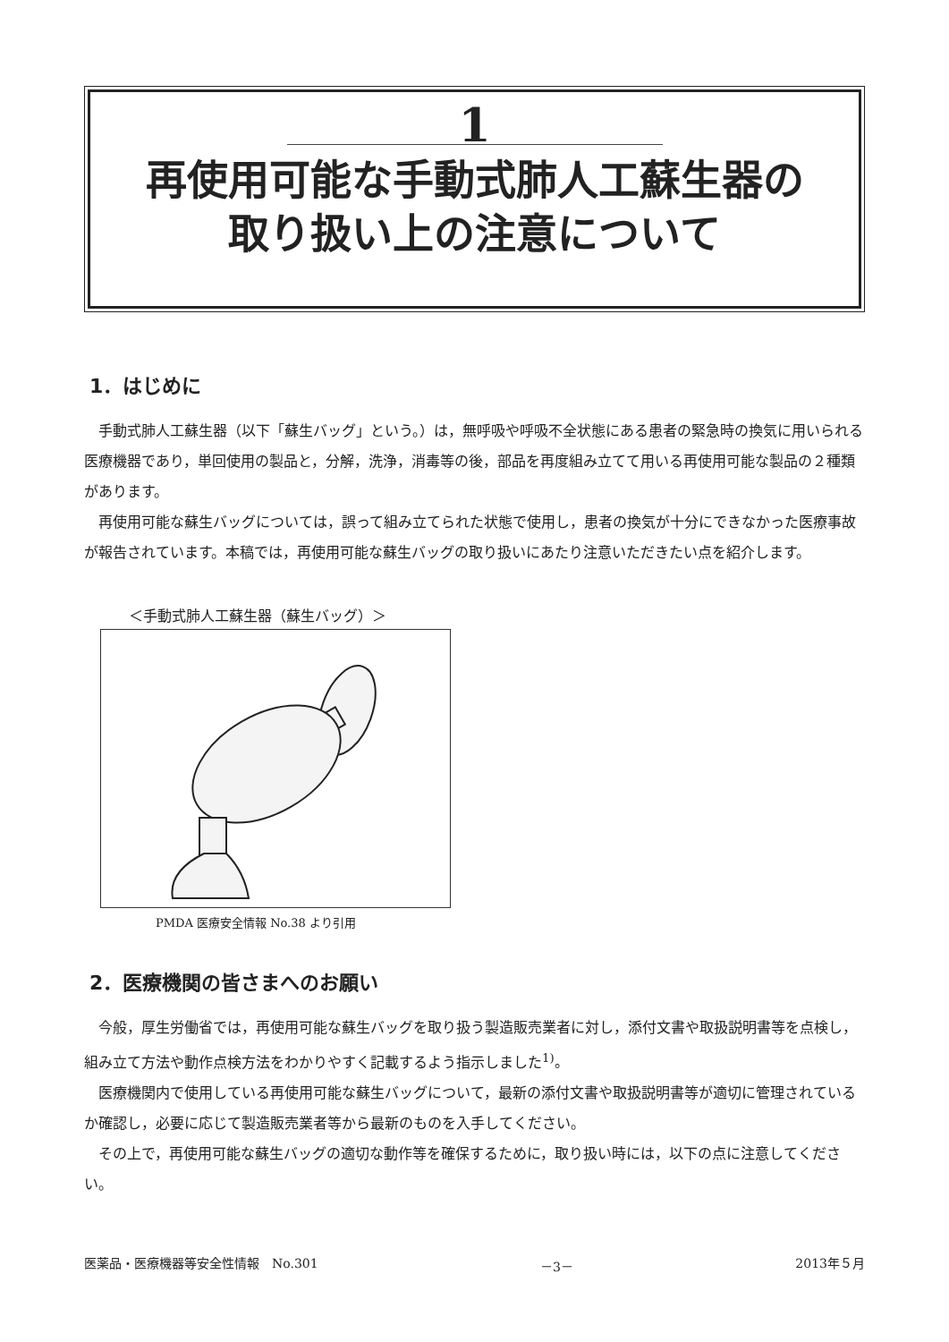1
再使用可能な手動式肺人工蘇生器の
取り扱い上の注意について
1．はじめに
手動式肺人工蘇生器（以下「蘇生バッグ」という。）は，無呼吸や呼吸不全状態にある患者の緊急時の換気に用いられる医療機器であり，単回使用の製品と，分解，洗浄，消毒等の後，部品を再度組み立てて用いる再使用可能な製品の２種類があります。
再使用可能な蘇生バッグについては，誤って組み立てられた状態で使用し，患者の換気が十分にできなかった医療事故が報告されています。本稿では，再使用可能な蘇生バッグの取り扱いにあたり注意いただきたい点を紹介します。
＜手動式肺人工蘇生器（蘇生バッグ）＞
PMDA 医療安全情報 No.38 より引用
2．医療機関の皆さまへのお願い
今般，厚生労働省では，再使用可能な蘇生バッグを取り扱う製造販売業者に対し，添付文書や取扱説明書等を点検し，組み立て方法や動作点検方法をわかりやすく記載するよう指示しました<sup>1)</sup>。
医療機関内で使用している再使用可能な蘇生バッグについて，最新の添付文書や取扱説明書等が適切に管理されているか確認し，必要に応じて製造販売業者等から最新のものを入手してください。
その上で，再使用可能な蘇生バッグの適切な動作等を確保するために，取り扱い時には，以下の点に注意してください。
医薬品・医療機器等安全性情報　No.301 －3－ 2013年５月